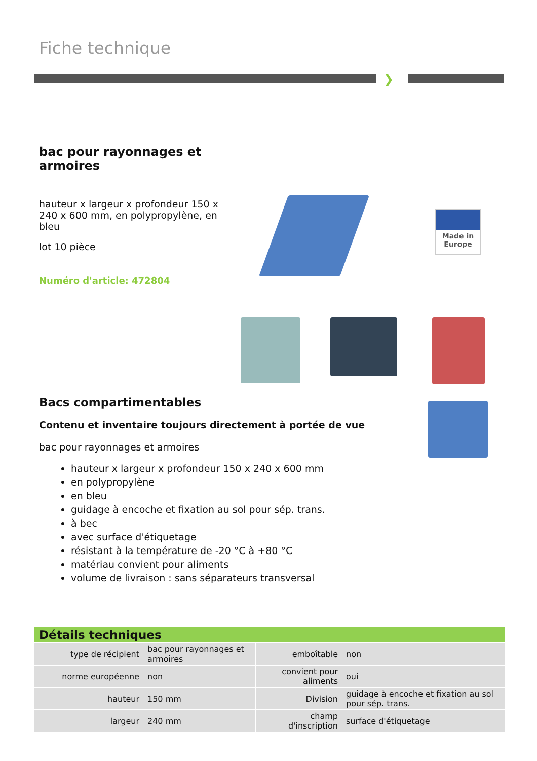Fiche technique
❯
bac pour rayonnages et armoires
hauteur x largeur x profondeur 150 x 240 x 600 mm, en polypropylène, en bleu
lot 10 pièce
Numéro d'article: 472804
Made in
Europe
Bacs compartimentables
Contenu et inventaire toujours directement à portée de vue
bac pour rayonnages et armoires
hauteur x largeur x profondeur 150 x 240 x 600 mm
en polypropylène
en bleu
guidage à encoche et fixation au sol pour sép. trans.
à bec
avec surface d'étiquetage
résistant à la température de -20 °C à +80 °C
matériau convient pour aliments
volume de livraison : sans séparateurs transversal
Détails techniques
| type de récipient | bac pour rayonnages et armoires | emboîtable | non |
| norme européenne | non | convient pour aliments | oui |
| hauteur | 150 mm | Division | guidage à encoche et fixation au sol pour sép. trans. |
| largeur | 240 mm | champ d'inscription | surface d'étiquetage |